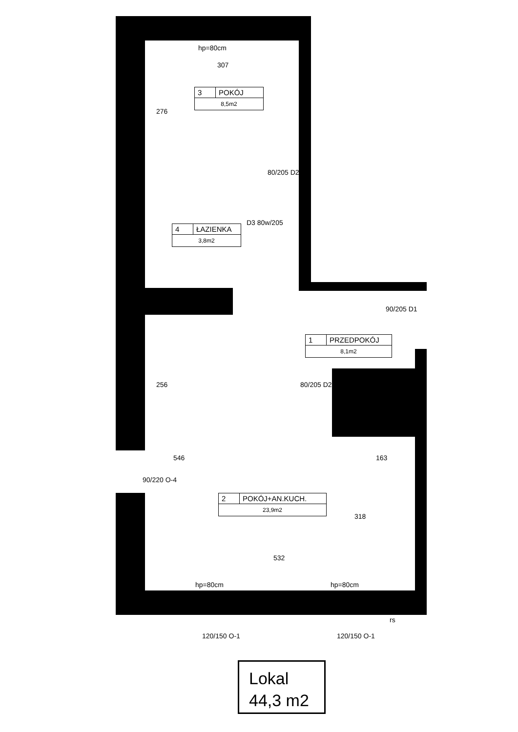hp=80cm
307
276
3 POKÓJ
8,5m2
80/205 D2
D3 80w/205
4 ŁAZIENKA
3,8m2
90/205 D1
1 PRZEDPOKÓJ
8,1m2
80/205 D2
256
163
546
90/220 O-4
2 POKÓJ+AN.KUCH.
23,9m2
318
532
hp=80cm hp=80cm
120/150 O-1 120/150 O-1
rs
Lokal
44,3 m2